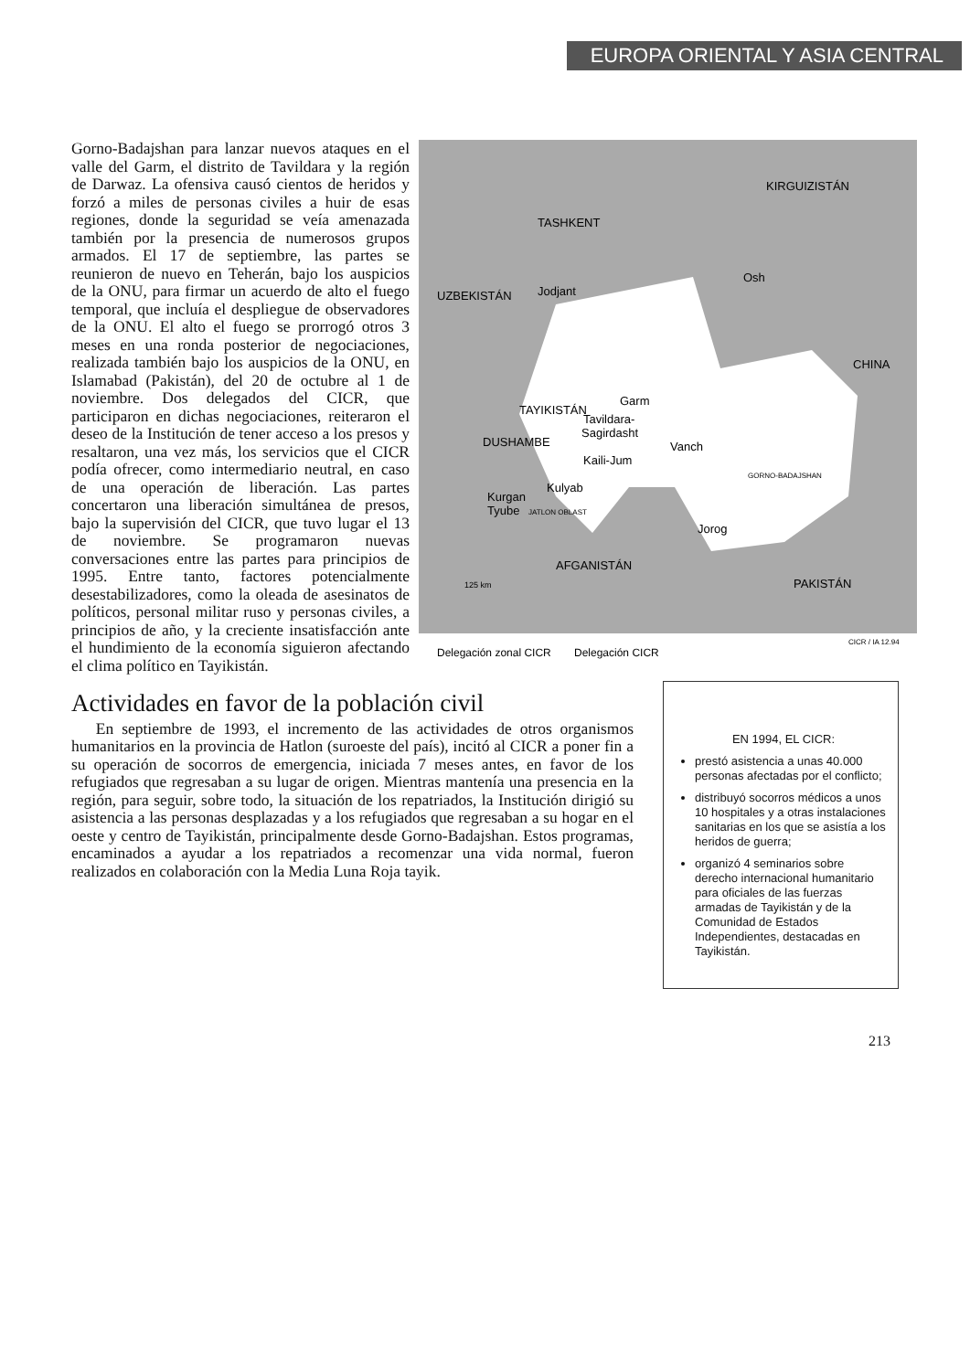EUROPA ORIENTAL Y ASIA CENTRAL
KIRGUIZISTÁN
TASHKENT
UZBEKISTÁN
Jodjant
Osh
CHINA
TAYIKISTÁN
Garm
Tavildara-
Sagirdasht
DUSHAMBE
Kaili-Jum
Vanch
GORNO-BADAJSHAN
Kurgan
Tyube
Kulyab
JATLON OBLAST
Jorog
AFGANISTÁN
PAKISTÁN
125 km
CICR / IA 12.94
Delegación zonal CICR
Delegación CICR
Gorno-Badajshan para lanzar nuevos ataques en el valle del Garm, el distrito de Tavildara y la región de Darwaz. La ofensiva causó cientos de heridos y forzó a miles de personas civiles a huir de esas regiones, donde la seguridad se veía amenazada también por la presencia de numerosos grupos armados. El 17 de septiembre, las partes se reunieron de nuevo en Teherán, bajo los auspicios de la ONU, para firmar un acuerdo de alto el fuego temporal, que incluía el despliegue de observadores de la ONU. El alto el fuego se prorrogó otros 3 meses en una ronda posterior de negociaciones, realizada también bajo los auspicios de la ONU, en Islamabad (Pakistán), del 20 de octubre al 1 de noviembre. Dos delegados del CICR, que participaron en dichas negociaciones, reiteraron el deseo de la Institución de tener acceso a los presos y resaltaron, una vez más, los servicios que el CICR podía ofrecer, como intermediario neutral, en caso de una operación de liberación. Las partes concertaron una liberación simultánea de presos, bajo la supervisión del CICR, que tuvo lugar el 13 de noviembre. Se programaron nuevas conversaciones entre las partes para principios de 1995. Entre tanto, factores potencialmente desestabilizadores, como la oleada de asesinatos de políticos, personal militar ruso y personas civiles, a principios de año, y la creciente insatisfacción ante el hundimiento de la economía siguieron afectando el clima político en Tayikistán.
Actividades en favor de la población civil
En septiembre de 1993, el incremento de las actividades de otros organismos humanitarios en la provincia de Hatlon (suroeste del país), incitó al CICR a poner fin a su operación de socorros de emergencia, iniciada 7 meses antes, en favor de los refugiados que regresaban a su lugar de origen. Mientras mantenía una presencia en la región, para seguir, sobre todo, la situación de los repatriados, la Institución dirigió su asistencia a las personas desplazadas y a los refugiados que regresaban a su hogar en el oeste y centro de Tayikistán, principalmente desde Gorno-Badajshan. Estos programas, encaminados a ayudar a los repatriados a recomenzar una vida normal, fueron realizados en colaboración con la Media Luna Roja tayik.
EN 1994, EL CICR:
prestó asistencia a unas 40.000 personas afectadas por el conflicto;
distribuyó socorros médicos a unos 10 hospitales y a otras instalaciones sanitarias en los que se asistía a los heridos de guerra;
organizó 4 seminarios sobre derecho internacional humanitario para oficiales de las fuerzas armadas de Tayikistán y de la Comunidad de Estados Independientes, destacadas en Tayikistán.
213